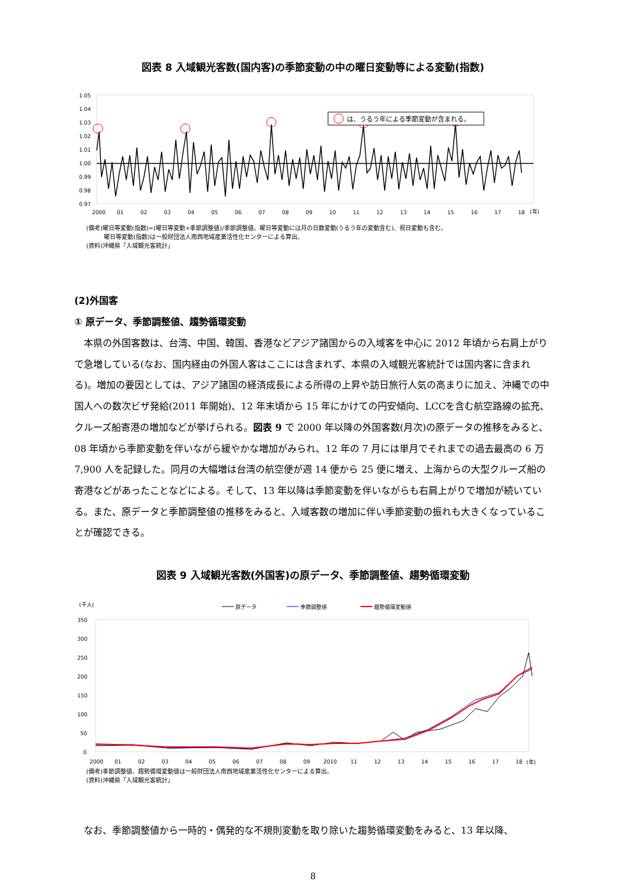図表 8 入域観光客数(国内客)の季節変動の中の曜日変動等による変動(指数)
1.05
1.04
1.03
1.02
1.01
1.00
0.99
0.98
0.97
2000
01
02
03
04
05
06
07
08
09
10
11
12
13
14
15
16
17
18
(年)
は、うるう年による季節変動が含まれる。
(備考)曜日等変動(指数)=(曜日等変動+季節調整値)/季節調整値。曜日等変動には月の日数変動(うるう年の変動含む)、祝日変動も含む。
   曜日等変動(指数)は一般財団法人南西地域産業活性化センターによる算出。
(資料)沖縄県「入域観光客統計」
(2)外国客
① 原データ、季節調整値、趨勢循環変動
本県の外国客数は、台湾、中国、韓国、香港などアジア諸国からの入域客を中心に 2012 年頃から右肩上がりで急増している(なお、国内経由の外国人客はここには含まれず、本県の入域観光客統計では国内客に含まれる)。増加の要因としては、アジア諸国の経済成長による所得の上昇や訪日旅行人気の高まりに加え、沖縄での中国人への数次ビザ発給(2011 年開始)、12 年末頃から 15 年にかけての円安傾向、LCCを含む航空路線の拡充、クルーズ船寄港の増加などが挙げられる。図表 9 で 2000 年以降の外国客数(月次)の原データの推移をみると、08 年頃から季節変動を伴いながら緩やかな増加がみられ、12 年の 7 月には単月でそれまでの過去最高の 6 万 7,900 人を記録した。同月の大幅増は台湾の航空便が週 14 便から 25 便に増え、上海からの大型クルーズ船の寄港などがあったことなどによる。そして、13 年以降は季節変動を伴いながらも右肩上がりで増加が続いている。また、原データと季節調整値の推移をみると、入域客数の増加に伴い季節変動の振れも大きくなっていることが確認できる。
図表 9 入域観光客数(外国客)の原データ、季節調整値、趨勢循環変動
(千人)
原データ
季節調整値
趨勢循環変動値
350
300
250
200
150
100
50
0
2000
01
02
03
04
05
06
07
08
09
2010
11
12
13
14
15
16
17
18
(年)
(備考)季節調整値、趨勢循環変動値は一般財団法人南西地域産業活性化センターによる算出。
(資料)沖縄県「入域観光客統計」
なお、季節調整値から一時的・偶発的な不規則変動を取り除いた趨勢循環変動をみると、13 年以降、
8